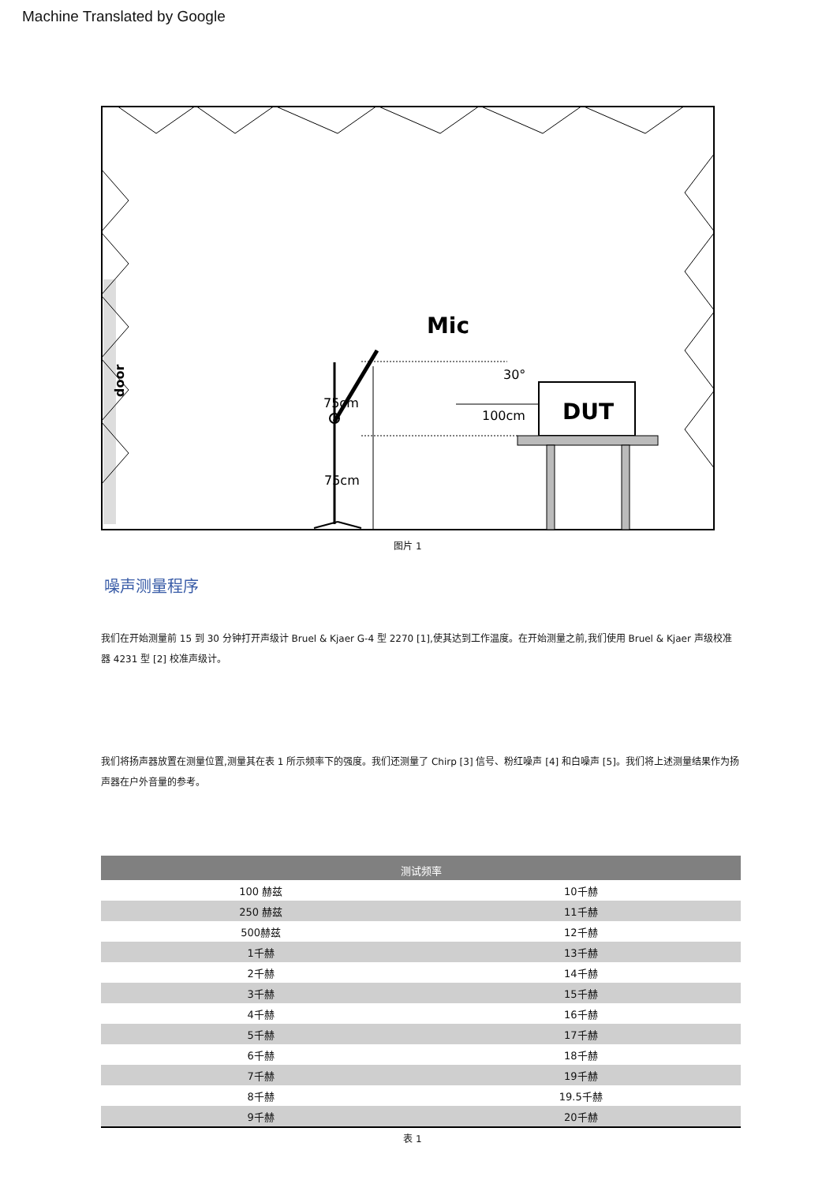Machine Translated by Google
Mic
30°
75cm
75cm
100cm
DUT
door
图片 1
噪声测量程序
我们在开始测量前 15 到 30 分钟打开声级计 Bruel & Kjaer G-4 型 2270 [1],使其达到工作温度。在开始测量之前,我们使用 Bruel & Kjaer 声级校准器 4231 型 [2] 校准声级计。
我们将扬声器放置在测量位置,测量其在表 1 所示频率下的强度。我们还测量了 Chirp [3] 信号、粉红噪声 [4] 和白噪声 [5]。我们将上述测量结果作为扬声器在户外音量的参考。
| 测试频率 | |
| --- | --- |
| 100 赫兹 | 10千赫 |
| 250 赫兹 | 11千赫 |
| 500赫兹 | 12千赫 |
| 1千赫 | 13千赫 |
| 2千赫 | 14千赫 |
| 3千赫 | 15千赫 |
| 4千赫 | 16千赫 |
| 5千赫 | 17千赫 |
| 6千赫 | 18千赫 |
| 7千赫 | 19千赫 |
| 8千赫 | 19.5千赫 |
| 9千赫 | 20千赫 |
表 1